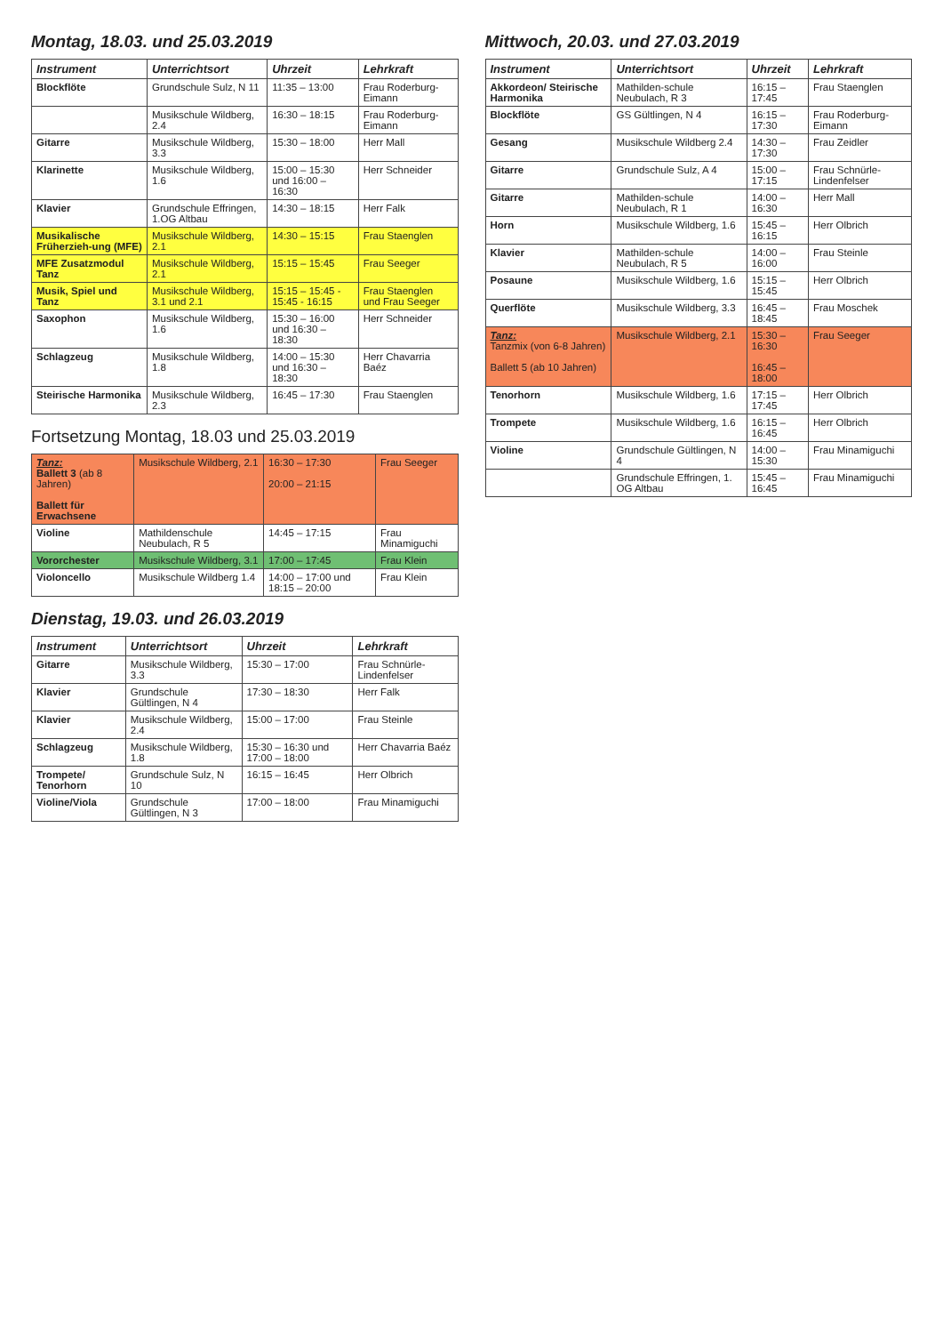Montag, 18.03. und 25.03.2019
| Instrument | Unterrichtsort | Uhrzeit | Lehrkraft |
| --- | --- | --- | --- |
| Blockflöte | Grundschule Sulz, N 11 | 11:35 – 13:00 | Frau Roderburg-Eimann |
| | Musikschule Wildberg, 2.4 | 16:30 – 18:15 | Frau Roderburg-Eimann |
| Gitarre | Musikschule Wildberg, 3.3 | 15:30 – 18:00 | Herr Mall |
| Klarinette | Musikschule Wildberg, 1.6 | 15:00 – 15:30 und 16:00 – 16:30 | Herr Schneider |
| Klavier | Grundschule Effringen, 1.OG Altbau | 14:30 – 18:15 | Herr Falk |
| Musikalische Früherzieh-ung (MFE) | Musikschule Wildberg, 2.1 | 14:30 – 15:15 | Frau Staenglen |
| MFE Zusatzmodul Tanz | Musikschule Wildberg, 2.1 | 15:15 – 15:45 | Frau Seeger |
| Musik, Spiel und Tanz | Musikschule Wildberg, 3.1 und 2.1 | 15:15 – 15:45 - 15:45 - 16:15 | Frau Staenglen und Frau Seeger |
| Saxophon | Musikschule Wildberg, 1.6 | 15:30 – 16:00 und 16:30 – 18:30 | Herr Schneider |
| Schlagzeug | Musikschule Wildberg, 1.8 | 14:00 – 15:30 und 16:30 – 18:30 | Herr Chavarria Baéz |
| Steirische Harmonika | Musikschule Wildberg, 2.3 | 16:45 – 17:30 | Frau Staenglen |
Fortsetzung Montag, 18.03 und 25.03.2019
| Tanz: Ballett 3 (ab 8 Jahren) Ballett für Erwachsene | Musikschule Wildberg, 2.1 | 16:30 – 17:30 20:00 – 21:15 | Frau Seeger |
| Violine | Mathildenschule Neubulach, R 5 | 14:45 – 17:15 | Frau Minamiguchi |
| Vororchester | Musikschule Wildberg, 3.1 | 17:00 – 17:45 | Frau Klein |
| Violoncello | Musikschule Wildberg 1.4 | 14:00 – 17:00 und 18:15 – 20:00 | Frau Klein |
Dienstag, 19.03. und 26.03.2019
| Instrument | Unterrichtsort | Uhrzeit | Lehrkraft |
| --- | --- | --- | --- |
| Gitarre | Musikschule Wildberg, 3.3 | 15:30 – 17:00 | Frau Schnürle-Lindenfelser |
| Klavier | Grundschule Gültlingen, N 4 | 17:30 – 18:30 | Herr Falk |
| Klavier | Musikschule Wildberg, 2.4 | 15:00 – 17:00 | Frau Steinle |
| Schlagzeug | Musikschule Wildberg, 1.8 | 15:30 – 16:30 und 17:00 – 18:00 | Herr Chavarria Baéz |
| Trompete/ Tenorhorn | Grundschule Sulz, N 10 | 16:15 – 16:45 | Herr Olbrich |
| Violine/Viola | Grundschule Gültlingen, N 3 | 17:00 – 18:00 | Frau Minamiguchi |
Mittwoch, 20.03. und 27.03.2019
| Instrument | Unterrichtsort | Uhrzeit | Lehrkraft |
| --- | --- | --- | --- |
| Akkordeon/ Steirische Harmonika | Mathilden-schule Neubulach, R 3 | 16:15 – 17:45 | Frau Staenglen |
| Blockflöte | GS Gültlingen, N 4 | 16:15 – 17:30 | Frau Roderburg-Eimann |
| Gesang | Musikschule Wildberg 2.4 | 14:30 – 17:30 | Frau Zeidler |
| Gitarre | Grundschule Sulz, A 4 | 15:00 – 17:15 | Frau Schnürle-Lindenfelser |
| Gitarre | Mathilden-schule Neubulach, R 1 | 14:00 – 16:30 | Herr Mall |
| Horn | Musikschule Wildberg, 1.6 | 15:45 – 16:15 | Herr Olbrich |
| Klavier | Mathilden-schule Neubulach, R 5 | 14:00 – 16:00 | Frau Steinle |
| Posaune | Musikschule Wildberg, 1.6 | 15:15 – 15:45 | Herr Olbrich |
| Querflöte | Musikschule Wildberg, 3.3 | 16:45 – 18:45 | Frau Moschek |
| Tanz: Tanzmix (von 6-8 Jahren) Ballett 5 (ab 10 Jahren) | Musikschule Wildberg, 2.1 | 15:30 – 16:30 16:45 – 18:00 | Frau Seeger |
| Tenorhorn | Musikschule Wildberg, 1.6 | 17:15 – 17:45 | Herr Olbrich |
| Trompete | Musikschule Wildberg, 1.6 | 16:15 – 16:45 | Herr Olbrich |
| Violine | Grundschule Gültlingen, N 4 | 14:00 – 15:30 | Frau Minamiguchi |
| | Grundschule Effringen, 1. OG Altbau | 15:45 – 16:45 | Frau Minamiguchi |